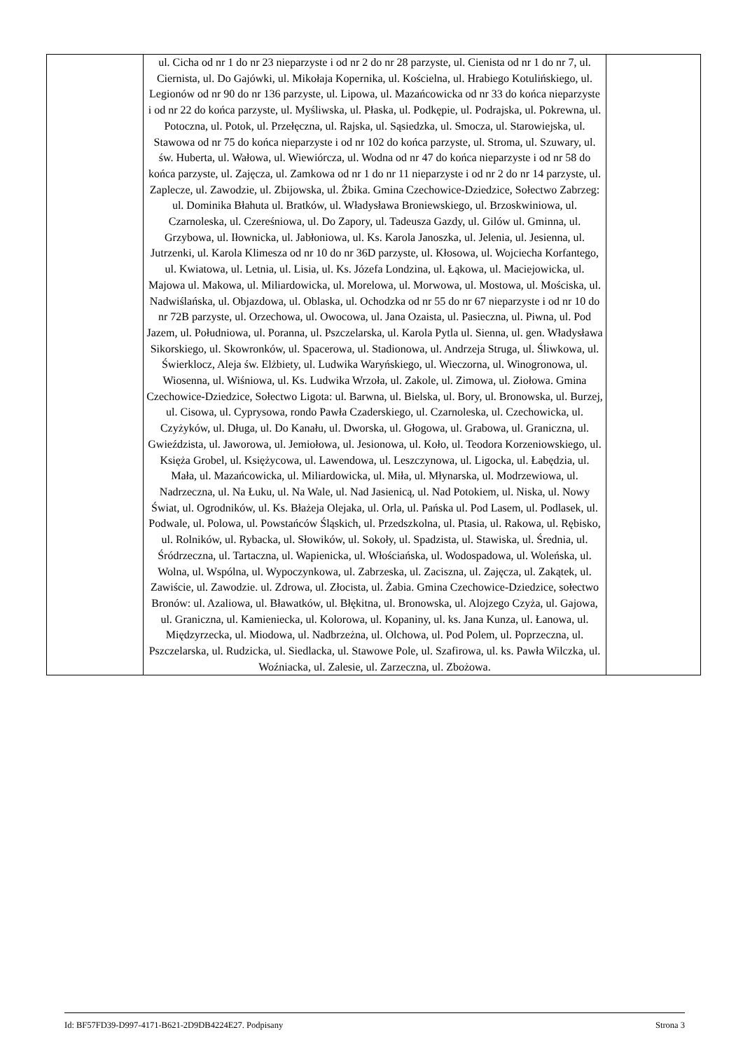| | ul. Cicha od nr 1 do nr 23 nieparzyste i od nr 2 do nr 28 parzyste, ul. Cienista od nr 1 do nr 7, ul. Ciernista, ul. Do Gajówki, ul. Mikołaja Kopernika, ul. Kościelna, ul. Hrabiego Kotulińskiego, ul. Legionów od nr 90 do nr 136 parzyste, ul. Lipowa, ul. Mazańcowicka od nr 33 do końca nieparzyste i od nr 22 do końca parzyste, ul. Myśliwska, ul. Płaska, ul. Podkępie, ul. Podrajska, ul. Pokrewna, ul. Potoczna, ul. Potok, ul. Przełęczna, ul. Rajska, ul. Sąsiedzka, ul. Smocza, ul. Starowiejska, ul. Stawowa od nr 75 do końca nieparzyste i od nr 102 do końca parzyste, ul. Stroma, ul. Szuwary, ul. św. Huberta, ul. Wałowa, ul. Wiewiórcza, ul. Wodna od nr 47 do końca nieparzyste i od nr 58 do końca parzyste, ul. Zajęcza, ul. Zamkowa od nr 1 do nr 11 nieparzyste i od nr 2 do nr 14 parzyste, ul. Zaplecze, ul. Zawodzie, ul. Zbijowska, ul. Żbika. Gmina Czechowice-Dziedzice, Sołectwo Zabrzeg: ul. Dominika Błahuta ul. Bratków, ul. Władysława Broniewskiego, ul. Brzoskwiniowa, ul. Czarnoleska, ul. Czereśniowa, ul. Do Zapory, ul. Tadeusza Gazdy, ul. Gilów ul. Gminna, ul. Grzybowa, ul. Iłownicka, ul. Jabłoniowa, ul. Ks. Karola Janoszka, ul. Jelenia, ul. Jesienna, ul. Jutrzenki, ul. Karola Klimesza od nr 10 do nr 36D parzyste, ul. Kłosowa, ul. Wojciecha Korfantego, ul. Kwiatowa, ul. Letnia, ul. Lisia, ul. Ks. Józefa Londzina, ul. Łąkowa, ul. Maciejowicka, ul. Majowa ul. Makowa, ul. Miliardowicka, ul. Morelowa, ul. Morwowa, ul. Mostowa, ul. Mościska, ul. Nadwiślańska, ul. Objazdowa, ul. Oblaska, ul. Ochodzka od nr 55 do nr 67 nieparzyste i od nr 10 do nr 72B parzyste, ul. Orzechowa, ul. Owocowa, ul. Jana Ozaista, ul. Pasieczna, ul. Piwna, ul. Pod Jazem, ul. Południowa, ul. Poranna, ul. Pszczelarska, ul. Karola Pytla ul. Sienna, ul. gen. Władysława Sikorskiego, ul. Skowronków, ul. Spacerowa, ul. Stadionowa, ul. Andrzeja Struga, ul. Śliwkowa, ul. Świerklocz, Aleja św. Elżbiety, ul. Ludwika Waryńskiego, ul. Wieczorna, ul. Winogronowa, ul. Wiosenna, ul. Wiśniowa, ul. Ks. Ludwika Wrzoła, ul. Zakole, ul. Zimowa, ul. Ziołowa. Gmina Czechowice-Dziedzice, Sołectwo Ligota: ul. Barwna, ul. Bielska, ul. Bory, ul. Bronowska, ul. Burzej, ul. Cisowa, ul. Cyprysowa, rondo Pawła Czaderskiego, ul. Czarnoleska, ul. Czechowicka, ul. Czyżyków, ul. Długa, ul. Do Kanału, ul. Dworska, ul. Głogowa, ul. Grabowa, ul. Graniczna, ul. Gwieździsta, ul. Jaworowa, ul. Jemiołowa, ul. Jesionowa, ul. Koło, ul. Teodora Korzeniowskiego, ul. Księża Grobel, ul. Księżycowa, ul. Lawendowa, ul. Leszczynowa, ul. Ligocka, ul. Łabędzia, ul. Mała, ul. Mazańcowicka, ul. Miliardowicka, ul. Miła, ul. Młynarska, ul. Modrzewiowa, ul. Nadrzeczna, ul. Na Łuku, ul. Na Wale, ul. Nad Jasienicą, ul. Nad Potokiem, ul. Niska, ul. Nowy Świat, ul. Ogrodników, ul. Ks. Błażeja Olejaka, ul. Orla, ul. Pańska ul. Pod Lasem, ul. Podlasek, ul. Podwale, ul. Polowa, ul. Powstańców Śląskich, ul. Przedszkolna, ul. Ptasia, ul. Rakowa, ul. Rębisko, ul. Rolników, ul. Rybacka, ul. Słowików, ul. Sokoły, ul. Spadzista, ul. Stawiska, ul. Średnia, ul. Śródrzeczna, ul. Tartaczna, ul. Wapienicka, ul. Włościańska, ul. Wodospadowa, ul. Woleńska, ul. Wolna, ul. Wspólna, ul. Wypoczynkowa, ul. Zabrzeska, ul. Zaciszna, ul. Zajęcza, ul. Zakątek, ul. Zawiście, ul. Zawodzie. ul. Zdrowa, ul. Złocista, ul. Żabia. Gmina Czechowice-Dziedzice, sołectwo Bronów: ul. Azaliowa, ul. Bławatków, ul. Błękitna, ul. Bronowska, ul. Alojzego Czyża, ul. Gajowa, ul. Graniczna, ul. Kamieniecka, ul. Kolorowa, ul. Kopaniny, ul. ks. Jana Kunza, ul. Łanowa, ul. Międzyrzecka, ul. Miodowa, ul. Nadbrzeżna, ul. Olchowa, ul. Pod Polem, ul. Poprzeczna, ul. Pszczelarska, ul. Rudzicka, ul. Siedlacka, ul. Stawowe Pole, ul. Szafirowa, ul. ks. Pawła Wilczka, ul. Woźniacka, ul. Zalesie, ul. Zarzeczna, ul. Zbożowa. | |
Id: BF57FD39-D997-4171-B621-2D9DB4224E27. Podpisany Strona 3